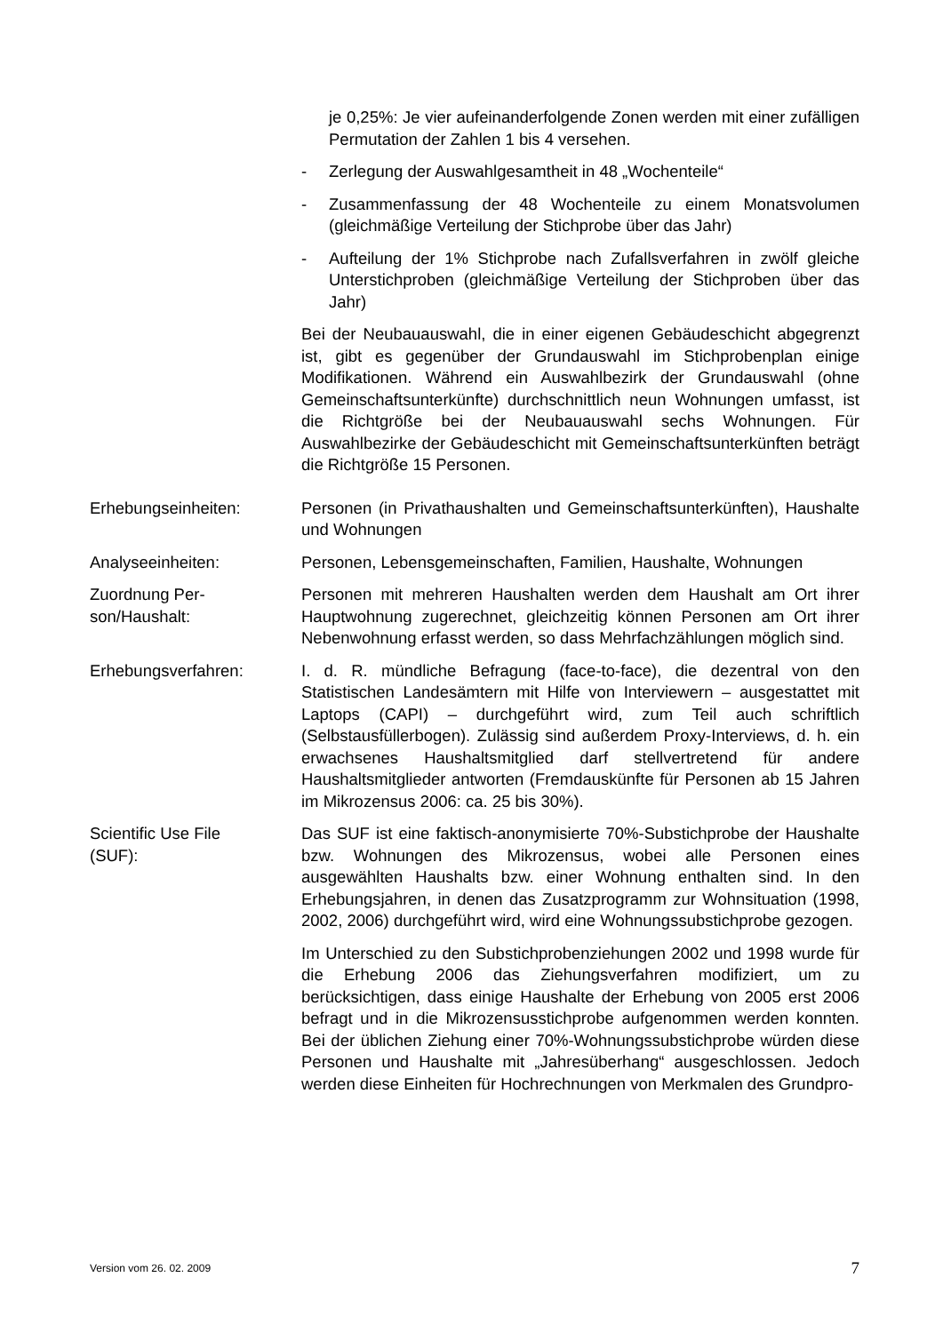je 0,25%: Je vier aufeinanderfolgende Zonen werden mit einer zufälligen Permutation der Zahlen 1 bis 4 versehen.
- Zerlegung der Auswahlgesamtheit in 48 „Wochenteile“
- Zusammenfassung der 48 Wochenteile zu einem Monatsvolumen (gleichmäßige Verteilung der Stichprobe über das Jahr)
- Aufteilung der 1% Stichprobe nach Zufallsverfahren in zwölf gleiche Unterstichproben (gleichmäßige Verteilung der Stichproben über das Jahr)
Bei der Neubauauswahl, die in einer eigenen Gebäudeschicht abgegrenzt ist, gibt es gegenüber der Grundauswahl im Stichprobenplan einige Modifikationen. Während ein Auswahlbezirk der Grundauswahl (ohne Gemeinschaftsunterkünfte) durchschnittlich neun Wohnungen umfasst, ist die Richtgröße bei der Neubauauswahl sechs Wohnungen. Für Auswahlbezirke der Gebäudeschicht mit Gemeinschaftsunterkünften beträgt die Richtgröße 15 Personen.
Erhebungseinheiten: Personen (in Privathaushalten und Gemeinschaftsunterkünften), Haushalte und Wohnungen
Analyseeinheiten: Personen, Lebensgemeinschaften, Familien, Haushalte, Wohnungen
Zuordnung Per-
son/Haushalt:
Personen mit mehreren Haushalten werden dem Haushalt am Ort ihrer Hauptwohnung zugerechnet, gleichzeitig können Personen am Ort ihrer Nebenwohnung erfasst werden, so dass Mehrfachzählungen möglich sind.
Erhebungsverfahren: I. d. R. mündliche Befragung (face-to-face), die dezentral von den Statistischen Landesämtern mit Hilfe von Interviewern – ausgestattet mit Laptops (CAPI) – durchgeführt wird, zum Teil auch schriftlich (Selbstausfüllerbogen). Zulässig sind außerdem Proxy-Interviews, d. h. ein erwachsenes Haushaltsmitglied darf stellvertretend für andere Haushaltsmitglieder antworten (Fremdauskünfte für Personen ab 15 Jahren im Mikrozensus 2006: ca. 25 bis 30%).
Scientific Use File
(SUF):
Das SUF ist eine faktisch-anonymisierte 70%-Substichprobe der Haushalte bzw. Wohnungen des Mikrozensus, wobei alle Personen eines ausgewählten Haushalts bzw. einer Wohnung enthalten sind. In den Erhebungsjahren, in denen das Zusatzprogramm zur Wohnsituation (1998, 2002, 2006) durchgeführt wird, wird eine Wohnungssubstichprobe gezogen.
Im Unterschied zu den Substichprobenziehungen 2002 und 1998 wurde für die Erhebung 2006 das Ziehungsverfahren modifiziert, um zu berücksichtigen, dass einige Haushalte der Erhebung von 2005 erst 2006 befragt und in die Mikrozensusstichprobe aufgenommen werden konnten. Bei der üblichen Ziehung einer 70%-Wohnungssubstichprobe würden diese Personen und Haushalte mit „Jahresüberhang“ ausgeschlossen. Jedoch werden diese Einheiten für Hochrechnungen von Merkmalen des Grundpro-
Version vom 26. 02. 2009 7